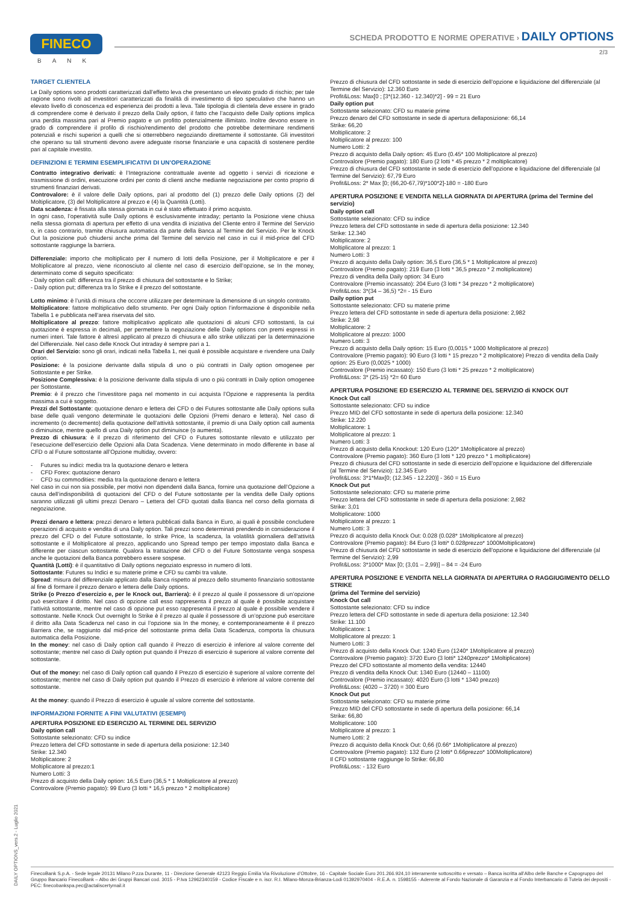FINECO
BANK
SCHEDA PRODOTTO E NORME OPERATIVE › DAILY OPTIONS
2/3
TARGET CLIENTELA
Le Daily options sono prodotti caratterizzati dall’effetto leva che presentano un elevato grado di rischio; per tale ragione sono rivolti ad investitori caratterizzati da finalità di investimento di tipo speculativo che hanno un elevato livello di conoscenza ed esperienza dei prodotti a leva. Tale tipologia di clientela deve essere in grado di comprendere come è derivato il prezzo della Daily option, il fatto che l’acquisto delle Daily options implica una perdita massima pari al Premio pagato e un profitto potenzialmente illimitato. Inoltre devono essere in grado di comprendere il profilo di rischio/rendimento del prodotto che potrebbe determinare rendimenti potenziali e rischi superiori a quelli che si otterrebbero negoziando direttamente il sottostante. Gli investitori che operano su tali strumenti devono avere adeguate risorse finanziarie e una capacità di sostenere perdite pari al capitale investito.
DEFINIZIONI E TERMINI ESEMPLIFICATIVI DI UN’OPERAZIONE
Contratto integrativo derivati: è l’Integrazione contrattuale avente ad oggetto i servizi di ricezione e trasmissione di ordini, esecuzione ordini per conto di clienti anche mediante negoziazione per conto proprio di strumenti finanziari derivati.
Controvalore: è il valore delle Daily options, pari al prodotto del (1) prezzo delle Daily options (2) del Moltiplicatore, (3) del Moltiplicatore al prezzo e (4) la Quantità (Lotti).
Data scadenza: è fissata alla stessa giornata in cui è stato effettuato il primo acquisto.
In ogni caso, l’operatività sulle Daily options è esclusivamente intraday; pertanto la Posizione viene chiusa nella stessa giornata di apertura per effetto di una vendita di iniziativa del Cliente entro il Termine del Servizio o, in caso contrario, tramite chiusura automatica da parte della Banca al Termine del Servizio. Per le Knock Out la posizione può chiudersi anche prima del Termine del servizio nel caso in cui il mid-price del CFD sottostante raggiunge la barriera.
Differenziale: importo che moltiplicato per il numero di lotti della Posizione, per il Moltiplicatore e per il Moltiplicatore al prezzo, viene riconosciuto al cliente nel caso di esercizio dell’opzione, se In the money, determinato come di seguito specificato:
- Daily option call: differenza tra il prezzo di chiusura del sottostante e lo Strike;
- Daily option put; differenza tra lo Strike e il prezzo del sottostante.
Lotto minimo: è l’unità di misura che occorre utilizzare per determinare la dimensione di un singolo contratto.
Moltiplicatore: fattore moltiplicativo dello strumento. Per ogni Daily option l’informazione è disponibile nella Tabella 1 e pubblicata nell’area riservata del sito.
Moltiplicatore al prezzo: fattore moltiplicativo applicato alle quotazioni di alcuni CFD sottostanti, la cui quotazione è espressa in decimali, per permettere la negoziazione delle Daily options con premi espressi in numeri interi. Tale fattore è altresì applicato al prezzo di chiusura e allo strike utilizzati per la determinazione del Differenziale. Nel caso delle Knock Out intraday è sempre pari a 1.
Orari del Servizio: sono gli orari, indicati nella Tabella 1, nei quali è possibile acquistare e rivendere una Daily option.
Posizione: è la posizione derivante dalla stipula di uno o più contratti in Daily option omogenee per Sottostante e per Strike.
Posizione Complessiva: è la posizione derivante dalla stipula di uno o più contratti in Daily option omogenee per Sottostante.
Premio: è il prezzo che l’investitore paga nel momento in cui acquista l’Opzione e rappresenta la perdita massima a cui è soggetto.
Prezzi del Sottostante: quotazione denaro e lettera dei CFD o dei Futures sottostante alle Daily options sulla base delle quali vengono determinate le quotazioni delle Opzioni (Premi denaro e lettera). Nel caso di incremento (o decremento) della quotazione dell’attività sottostante, il premio di una Daily option call aumenta o diminuisce, mentre quello di una Daily option put diminuisce (o aumenta).
Prezzo di chiusura: è il prezzo di riferimento del CFD o Futures sottostante rilevato e utilizzato per l’esecuzione dell’esercizio delle Opzioni alla Data Scadenza. Viene determinato in modo differente in base al CFD o al Future sottostante all’Opzione multiday, ovvero:
- Futures su indici: media tra la quotazione denaro e lettera
- CFD Forex: quotazione denaro
- CFD su commodities: media tra la quotazione denaro e lettera
Nel caso in cui non sia possibile, per motivi non dipendenti dalla Banca, fornire una quotazione dell’Opzione a causa dell’indisponibilità di quotazioni del CFD o del Future sottostante per la vendita delle Daily options saranno utilizzati gli ultimi prezzi Denaro – Lettera del CFD quotati dalla Banca nel corso della giornata di negoziazione.
Prezzi denaro e lettera: prezzi denaro e lettera pubblicati dalla Banca in Euro, ai quali è possibile concludere operazioni di acquisto e vendita di una Daily option. Tali prezzi sono determinati prendendo in considerazione il prezzo del CFD o del Future sottostante, lo strike Price, la scadenza, la volatilità giornaliera dell’attività sottostante e il Moltiplicatore al prezzo, applicando uno Spread tempo per tempo impostato dalla Banca e differente per ciascun sottostante. Qualora la trattazione del CFD o del Future Sottostante venga sospesa anche le quotazioni della Banca potrebbero essere sospese.
Quantità (Lotti): è il quantitativo di Daily options negoziato espresso in numero di lotti.
Sottostante: Futures su Indici e su materie prime e CFD su cambi tra valute.
Spread: misura del differenziale applicato dalla Banca rispetto al prezzo dello strumento finanziario sottostante al fine di formare il prezzo denaro e lettera delle Daily options.
Strike (o Prezzo d’esercizio e, per le Knock out, Barriera): è il prezzo al quale il possessore di un’opzione può esercitare il diritto. Nel caso di opzione call esso rappresenta il prezzo al quale è possibile acquistare l’attività sottostante, mentre nel caso di opzione put esso rappresenta il prezzo al quale è possibile vendere il sottostante. Nelle Knock Out overnight lo Strike è il prezzo al quale il possessore di un’opzione può esercitare il diritto alla Data Scadenza nel caso in cui l’opzione sia In the money, e contemporaneamente è il prezzo Barriera che, se raggiunto dal mid-price del sottostante prima della Data Scadenza, comporta la chiusura automatica della Posizione.
In the money: nel caso di Daily option call quando il Prezzo di esercizio è inferiore al valore corrente del sottostante; mentre nel caso di Daily option put quando il Prezzo di esercizio è superiore al valore corrente del sottostante.
Out of the money: nel caso di Daily option call quando il Prezzo di esercizio è superiore al valore corrente del sottostante; mentre nel caso di Daily option put quando il Prezzo di esercizio è inferiore al valore corrente del sottostante.
At the money: quando il Prezzo di esercizio è uguale al valore corrente del sottostante.
INFORMAZIONI FORNITE A FINI VALUTATIVI (ESEMPI)
APERTURA POSIZIONE ED ESERCIZIO AL TERMINE DEL SERVIZIO
Daily option call
Sottostante selezionato: CFD su indice
Prezzo lettera del CFD sottostante in sede di apertura della posizione: 12.340
Strike: 12.340
Moltiplicatore: 2
Moltiplicatore al prezzo:1
Numero Lotti: 3
Prezzo di acquisto della Daily option: 16,5 Euro (36,5 * 1 Moltiplicatore al prezzo)
Controvalore (Premio pagato): 99 Euro (3 lotti * 16,5 prezzo * 2 moltiplicatore)
Prezzo di chiusura del CFD sottostante in sede di esercizio dell’opzione e liquidazione del differenziale (al Termine del Servizio): 12.360 Euro
Profit&Loss: Max[0 ; [3*(12.360 - 12.340)*2] - 99 = 21 Euro
Daily option put
Sottostante selezionato: CFD su materie prime
Prezzo denaro del CFD sottostante in sede di apertura dellaposizione: 66,14
Strike: 66,20
Moltiplicatore: 2
Moltiplicatore al prezzo: 100
Numero Lotti: 2
Prezzo di acquisto della Daily option: 45 Euro (0.45* 100 Moltiplicatore al prezzo)
Controvalore (Premio pagato): 180 Euro (2 lotti * 45 prezzo * 2 moltiplicatore)
Prezzo di chiusura del CFD sottostante in sede di esercizio dell’opzione e liquidazione del differenziale (al Termine del Servizio): 67,79 Euro
Profit&Loss: 2* Max [0; (66,20-67,79)*100*2]-180 = -180 Euro
APERTURA POSIZIONE E VENDITA NELLA GIORNATA DI APERTURA (prima del Termine del servizio)
Daily option call
Sottostante selezionato: CFD su indice
Prezzo lettera del CFD sottostante in sede di apertura della posizione: 12.340
Strike: 12.340
Moltiplicatore: 2
Moltiplicatore al prezzo: 1
Numero Lotti: 3
Prezzo di acquisto della Daily option: 36,5 Euro (36,5 * 1 Moltiplicatore al prezzo)
Controvalore (Premio pagato): 219 Euro (3 lotti * 36,5 prezzo * 2 moltiplicatore)
Prezzo di vendita della Daily option: 34 Euro
Controvalore (Premio incassato): 204 Euro (3 lotti * 34 prezzo * 2 moltiplicatore)
Profit&Loss: 3*(34 – 36,5) *2= - 15 Euro
Daily option put
Sottostante selezionato: CFD su materie prime
Prezzo lettera del CFD sottostante in sede di apertura della posizione: 2,982
Strike: 2,98
Moltiplicatore: 2
Moltiplicatore al prezzo: 1000
Numero Lotti: 3
Prezzo di acquisto della Daily option: 15 Euro (0,0015 * 1000 Moltiplicatore al prezzo)
Controvalore (Premio pagato): 90 Euro (3 lotti * 15 prezzo * 2 moltiplicatore) Prezzo di vendita della Daily option: 25 Euro (0,0025 * 1000)
Controvalore (Premio incassato): 150 Euro (3 lotti * 25 prezzo * 2 moltiplicatore)
Profit&Loss: 3* (25-15) *2= 60 Euro
APERTURA POSIZIONE ED ESERCIZIO AL TERMINE DEL SERVIZIO di KNOCK OUT
Knock Out call
Sottostante selezionato: CFD su indice
Prezzo MID del CFD sottostante in sede di apertura della posizione: 12.340
Strike: 12.220
Moltiplicatore: 1
Moltiplicatore al prezzo: 1
Numero Lotti: 3
Prezzo di acquisto della Knockout: 120 Euro (120* 1Moltiplicatore al prezzo)
Controvalore (Premio pagato): 360 Euro (3 lotti * 120 prezzo * 1 moltiplicatore)
Prezzo di chiusura del CFD sottostante in sede di esercizio dell’opzione e liquidazione del differenziale
(al Termine del Servizio): 12.345 Euro
Profit&Loss: 3*1*Max[0; (12.345 - 12.220)] - 360 = 15 Euro
Knock Out put
Sottostante selezionato: CFD su materie prime
Prezzo lettera del CFD sottostante in sede di apertura della posizione: 2,982
Strike: 3,01
Moltiplicatore: 1000
Moltiplicatore al prezzo: 1
Numero Lotti: 3
Prezzo di acquisto della Knock Out: 0.028 (0.028* 1Moltiplicatore al prezzo)
Controvalore (Premio pagato): 84 Euro (3 lotti* 0.028prezzo* 1000Moltiplicatore)
Prezzo di chiusura del CFD sottostante in sede di esercizio dell’opzione e liquidazione del differenziale (al Termine del Servizio): 2,99
Profit&Loss: 3*1000* Max [0; (3,01 – 2,99)] – 84 = -24 Euro
APERTURA POSIZIONE E VENDITA NELLA GIORNATA DI APERTURA O RAGGIUGIMENTO DELLO STRIKE
(prima del Termine del servizio)
Knock Out call
Sottostante selezionato: CFD su indice
Prezzo lettera del CFD sottostante in sede di apertura della posizione: 12.340
Strike: 11.100
Moltiplicatore: 1
Moltiplicatore al prezzo: 1
Numero Lotti: 3
Prezzo di acquisto della Knock Out: 1240 Euro (1240* 1Moltiplicatore al prezzo)
Controvalore (Premio pagato): 3720 Euro (3 lotti* 1240prezzo* 1Moltiplicatore)
Prezzo del CFD sottostante al momento della vendita: 12440
Prezzo di vendita della Knock Out: 1340 Euro (12440 – 11100)
Controvalore (Premio incassato): 4020 Euro (3 lotti * 1340 prezzo)
Profit&Loss: (4020 – 3720) = 300 Euro
Knock Out put
Sottostante selezionato: CFD su materie prime
Prezzo MID del CFD sottostante in sede di apertura della posizione: 66,14
Strike: 66,80
Moltiplicatore: 100
Moltiplicatore al prezzo: 1
Numero Lotti: 2
Prezzo di acquisto della Knock Out: 0,66 (0.66* 1Moltiplicatore al prezzo)
Controvalore (Premio pagato): 132 Euro (2 lotti* 0.66prezzo* 100Moltiplicatore)
Il CFD sottostante raggiunge lo Strike: 66,80
Profit&Loss: - 132 Euro
FinecoBank S.p.A. - Sede legale 20131 Milano P.zza Durante, 11 - Direzione Generale 42123 Reggio Emilia Via Rivoluzione d’Ottobre, 16 - Capitale Sociale Euro 201.266.924,10 interamente sottoscritto e versato – Banca iscritta all’Albo delle Banche e Capogruppo del Gruppo Bancario FinecoBank – Albo dei Gruppi Bancari cod. 3015 - P.Iva 12962340159 - Codice Fiscale e n. iscr. R.I. Milano-Monza-Brianza-Lodi 01392970404 - R.E.A. n. 1598155 - Aderente al Fondo Nazionale di Garanzia e al Fondo Interbancario di Tutela dei depositi - PEC: finecobankspa.pec@actaliscertymail.it
DAILY OPTIONS_vers.2 - Luglio 2021